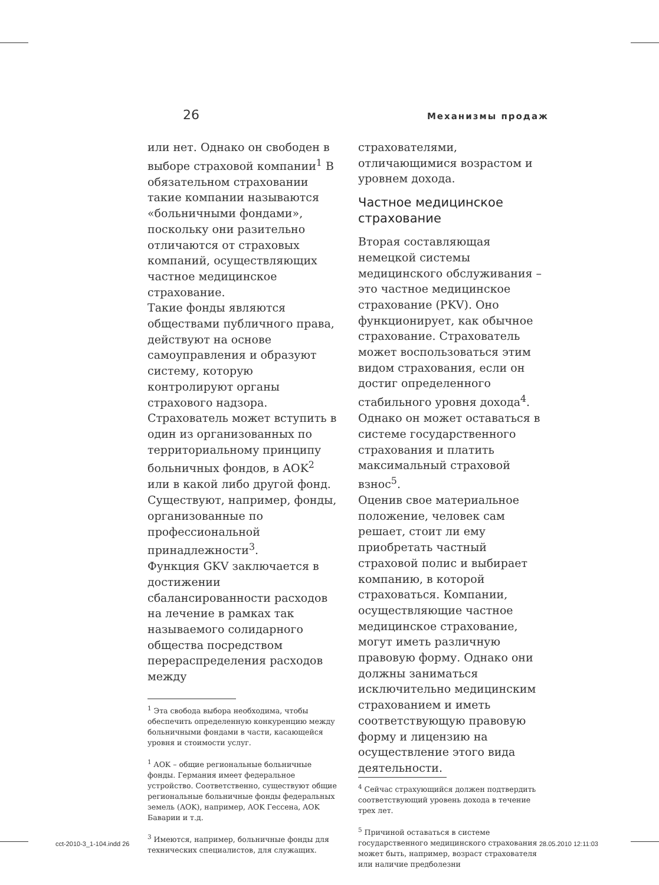26 Механизмы продаж
или нет. Однако он свободен в выборе страховой компании<sup>1</sup> В обязательном страховании такие компании называются «больничными фондами», поскольку они разительно отличаются от страховых компаний, осуществляющих частное медицинское страхование.
Такие фонды являются обществами публичного права, действуют на основе самоуправления и образуют систему, которую контролируют органы страхового надзора. Страхователь может вступить в один из организованных по территориальному принципу больничных фондов, в AOK<sup>2</sup> или в какой либо другой фонд. Существуют, например, фонды, организованные по профессиональной принадлежности<sup>3</sup>.
Функция GKV заключается в достижении сбалансированности расходов на лечение в рамках так называемого солидарного общества посредством перераспределения расходов между
<sup>1</sup> Эта свобода выбора необходима, чтобы обеспечить определенную конкуренцию между больничными фондами в части, касающейся уровня и стоимости услуг.
<sup>1</sup> AOK – общие региональные больничные фонды. Германия имеет федеральное устройство. Соответственно, существуют общие региональные больничные фонды федеральных земель (AOK), например, AOK Гессена, AOK Баварии и т.д.
<sup>3</sup> Имеются, например, больничные фонды для технических специалистов, для служащих.
страхователями, отличающимися возрастом и уровнем дохода.
Частное медицинское страхование
Вторая составляющая немецкой системы медицинского обслуживания – это частное медицинское страхование (PKV). Оно функционирует, как обычное страхование. Страхователь может воспользоваться этим видом страхования, если он достиг определенного стабильного уровня дохода<sup>4</sup>. Однако он может оставаться в системе государственного страхования и платить максимальный страховой взнос<sup>5</sup>.
Оценив свое материальное положение, человек сам решает, стоит ли ему приобретать частный страховой полис и выбирает компанию, в которой страховаться. Компании, осуществляющие частное медицинское страхование, могут иметь различную правовую форму. Однако они должны заниматься исключительно медицинским страхованием и иметь соответствующую правовую форму и лицензию на осуществление этого вида деятельности.
<sup>4</sup> Сейчас страхующийся должен подтвердить соответствующий уровень дохода в течение трех лет.
<sup>5</sup> Причиной оставаться в системе государственного медицинского страхования может быть, например, возраст страхователя или наличие предболезни
cct-2010-3_1-104.indd 26 28.05.2010 12:11:03